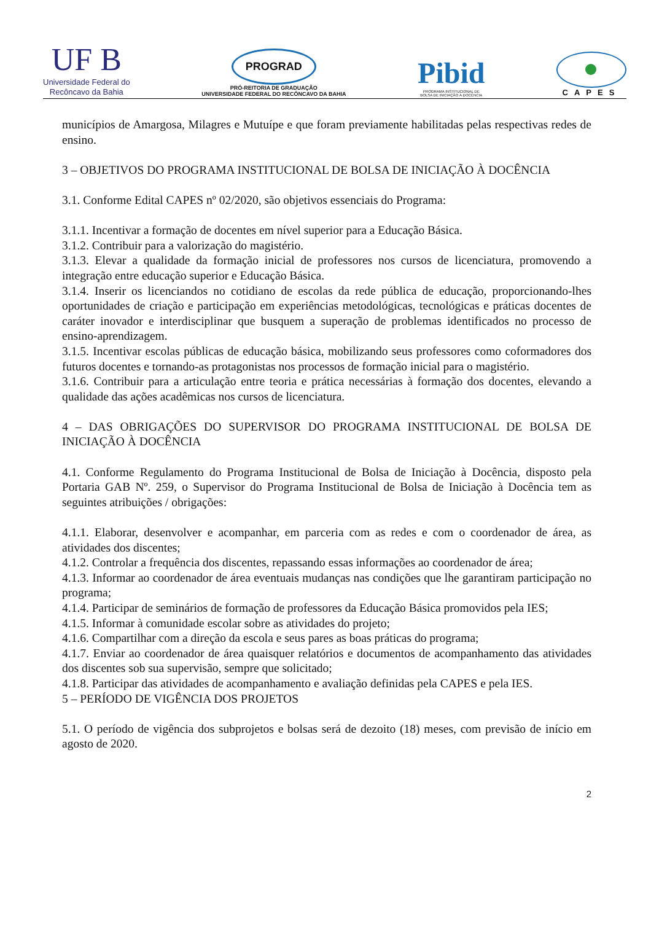UF B
Universidade Federal do
Recôncavo da Bahia
PROGRAD
PRÓ-REITORIA DE GRADUAÇÃO
UNIVERSIDADE FEDERAL DO RECÔNCAVO DA BAHIA
Pibid
PROGRAMA INSTITUCIONAL DE
BOLSA DE INICIAÇÃO À DOCÊNCIA
CAPES
municípios de Amargosa, Milagres e Mutuípe e que foram previamente habilitadas pelas respectivas redes de ensino.
3 – OBJETIVOS DO PROGRAMA INSTITUCIONAL DE BOLSA DE INICIAÇÃO À DOCÊNCIA
3.1. Conforme Edital CAPES nº 02/2020, são objetivos essenciais do Programa:
3.1.1. Incentivar a formação de docentes em nível superior para a Educação Básica.
3.1.2. Contribuir para a valorização do magistério.
3.1.3. Elevar a qualidade da formação inicial de professores nos cursos de licenciatura, promovendo a integração entre educação superior e Educação Básica.
3.1.4. Inserir os licenciandos no cotidiano de escolas da rede pública de educação, proporcionando-lhes oportunidades de criação e participação em experiências metodológicas, tecnológicas e práticas docentes de caráter inovador e interdisciplinar que busquem a superação de problemas identificados no processo de ensino-aprendizagem.
3.1.5. Incentivar escolas públicas de educação básica, mobilizando seus professores como coformadores dos futuros docentes e tornando-as protagonistas nos processos de formação inicial para o magistério.
3.1.6. Contribuir para a articulação entre teoria e prática necessárias à formação dos docentes, elevando a qualidade das ações acadêmicas nos cursos de licenciatura.
4 – DAS OBRIGAÇÕES DO SUPERVISOR DO PROGRAMA INSTITUCIONAL DE BOLSA DE INICIAÇÃO À DOCÊNCIA
4.1. Conforme Regulamento do Programa Institucional de Bolsa de Iniciação à Docência, disposto pela Portaria GAB Nº. 259, o Supervisor do Programa Institucional de Bolsa de Iniciação à Docência tem as seguintes atribuições / obrigações:
4.1.1. Elaborar, desenvolver e acompanhar, em parceria com as redes e com o coordenador de área, as atividades dos discentes;
4.1.2. Controlar a frequência dos discentes, repassando essas informações ao coordenador de área;
4.1.3. Informar ao coordenador de área eventuais mudanças nas condições que lhe garantiram participação no programa;
4.1.4. Participar de seminários de formação de professores da Educação Básica promovidos pela IES;
4.1.5. Informar à comunidade escolar sobre as atividades do projeto;
4.1.6. Compartilhar com a direção da escola e seus pares as boas práticas do programa;
4.1.7. Enviar ao coordenador de área quaisquer relatórios e documentos de acompanhamento das atividades dos discentes sob sua supervisão, sempre que solicitado;
4.1.8. Participar das atividades de acompanhamento e avaliação definidas pela CAPES e pela IES.
5 – PERÍODO DE VIGÊNCIA DOS PROJETOS
5.1. O período de vigência dos subprojetos e bolsas será de dezoito (18) meses, com previsão de início em agosto de 2020.
2